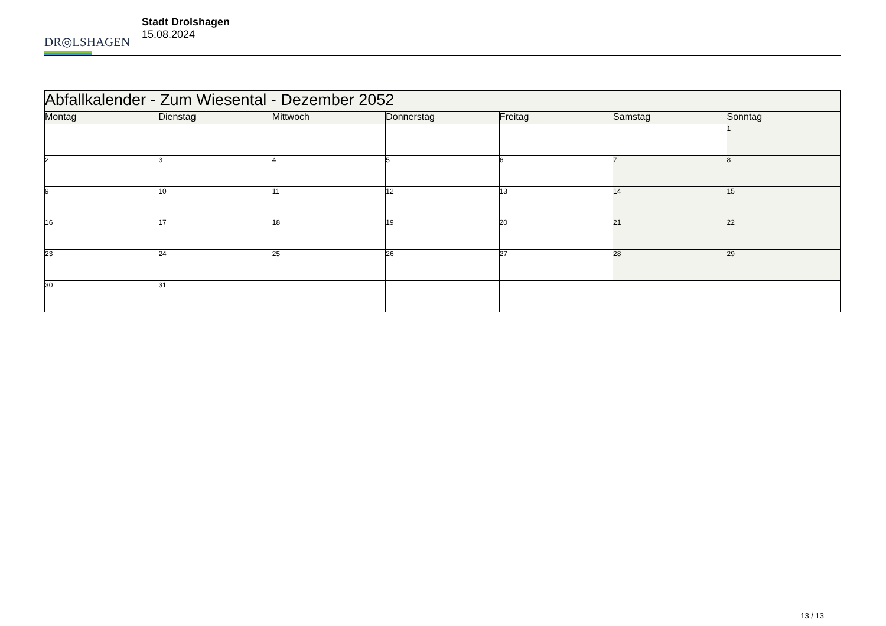DR◎LSHAGEN
Stadt Drolshagen
15.08.2024
| Abfallkalender - Zum Wiesental - Dezember 2052 | | | | | | |
| --- | --- | --- | --- | --- | --- | --- |
| Montag | Dienstag | Mittwoch | Donnerstag | Freitag | Samstag | Sonntag |
| | | | | | | 1 |
| 2 | 3 | 4 | 5 | 6 | 7 | 8 |
| 9 | 10 | 11 | 12 | 13 | 14 | 15 |
| 16 | 17 | 18 | 19 | 20 | 21 | 22 |
| 23 | 24 | 25 | 26 | 27 | 28 | 29 |
| 30 | 31 | | | | | |
13 / 13